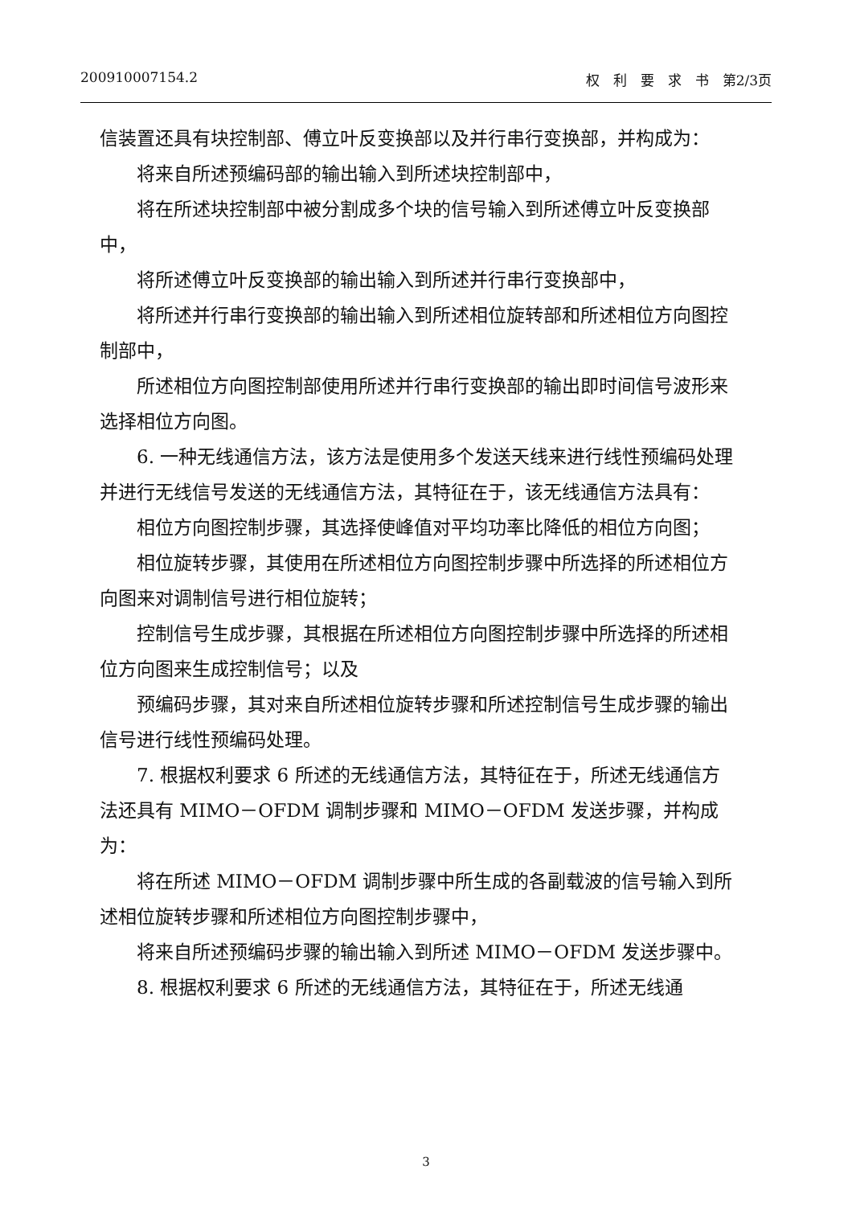200910007154.2 权　利　要　求　书　第2/3页
信装置还具有块控制部、傅立叶反变换部以及并行串行变换部，并构成为：
将来自所述预编码部的输出输入到所述块控制部中，
将在所述块控制部中被分割成多个块的信号输入到所述傅立叶反变换部中，
将所述傅立叶反变换部的输出输入到所述并行串行变换部中，
将所述并行串行变换部的输出输入到所述相位旋转部和所述相位方向图控制部中，
所述相位方向图控制部使用所述并行串行变换部的输出即时间信号波形来选择相位方向图。
6. 一种无线通信方法，该方法是使用多个发送天线来进行线性预编码处理并进行无线信号发送的无线通信方法，其特征在于，该无线通信方法具有：
相位方向图控制步骤，其选择使峰值对平均功率比降低的相位方向图；
相位旋转步骤，其使用在所述相位方向图控制步骤中所选择的所述相位方向图来对调制信号进行相位旋转；
控制信号生成步骤，其根据在所述相位方向图控制步骤中所选择的所述相位方向图来生成控制信号；以及
预编码步骤，其对来自所述相位旋转步骤和所述控制信号生成步骤的输出信号进行线性预编码处理。
7. 根据权利要求 6 所述的无线通信方法，其特征在于，所述无线通信方法还具有 MIMO－OFDM 调制步骤和 MIMO－OFDM 发送步骤，并构成为：
将在所述 MIMO－OFDM 调制步骤中所生成的各副载波的信号输入到所述相位旋转步骤和所述相位方向图控制步骤中，
将来自所述预编码步骤的输出输入到所述 MIMO－OFDM 发送步骤中。
8. 根据权利要求 6 所述的无线通信方法，其特征在于，所述无线通
3